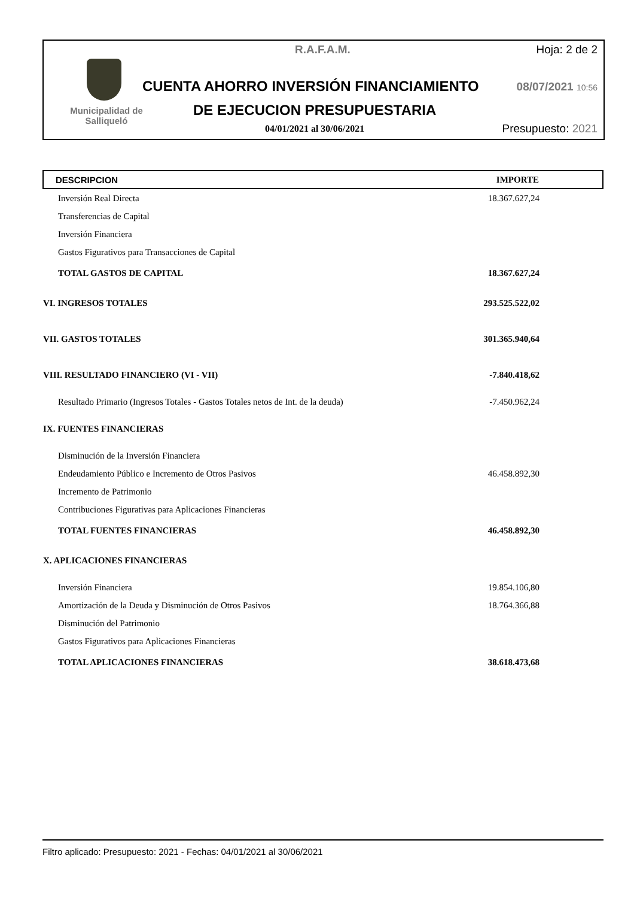R.A.F.A.M. Hoja: 2 de 2
Municipalidad de Salliqueló
CUENTA AHORRO INVERSIÓN FINANCIAMIENTO
08/07/2021 10:56
DE EJECUCION PRESUPUESTARIA
04/01/2021 al 30/06/2021 Presupuesto: 2021
| DESCRIPCION | IMPORTE |
| --- | --- |
| Inversión Real Directa | 18.367.627,24 |
| Transferencias de Capital | |
| Inversión Financiera | |
| Gastos Figurativos para Transacciones de Capital | |
| TOTAL GASTOS DE CAPITAL | 18.367.627,24 |
| VI. INGRESOS TOTALES | 293.525.522,02 |
| VII. GASTOS TOTALES | 301.365.940,64 |
| VIII. RESULTADO FINANCIERO (VI - VII) | -7.840.418,62 |
| Resultado Primario (Ingresos Totales - Gastos Totales netos de Int. de la deuda) | -7.450.962,24 |
| IX. FUENTES FINANCIERAS | |
| Disminución de la Inversión Financiera | |
| Endeudamiento Público e Incremento de Otros Pasivos | 46.458.892,30 |
| Incremento de Patrimonio | |
| Contribuciones Figurativas para Aplicaciones Financieras | |
| TOTAL FUENTES FINANCIERAS | 46.458.892,30 |
| X. APLICACIONES FINANCIERAS | |
| Inversión Financiera | 19.854.106,80 |
| Amortización de la Deuda y Disminución de Otros Pasivos | 18.764.366,88 |
| Disminución del Patrimonio | |
| Gastos Figurativos para Aplicaciones Financieras | |
| TOTAL APLICACIONES FINANCIERAS | 38.618.473,68 |
Filtro aplicado: Presupuesto: 2021 - Fechas: 04/01/2021 al 30/06/2021